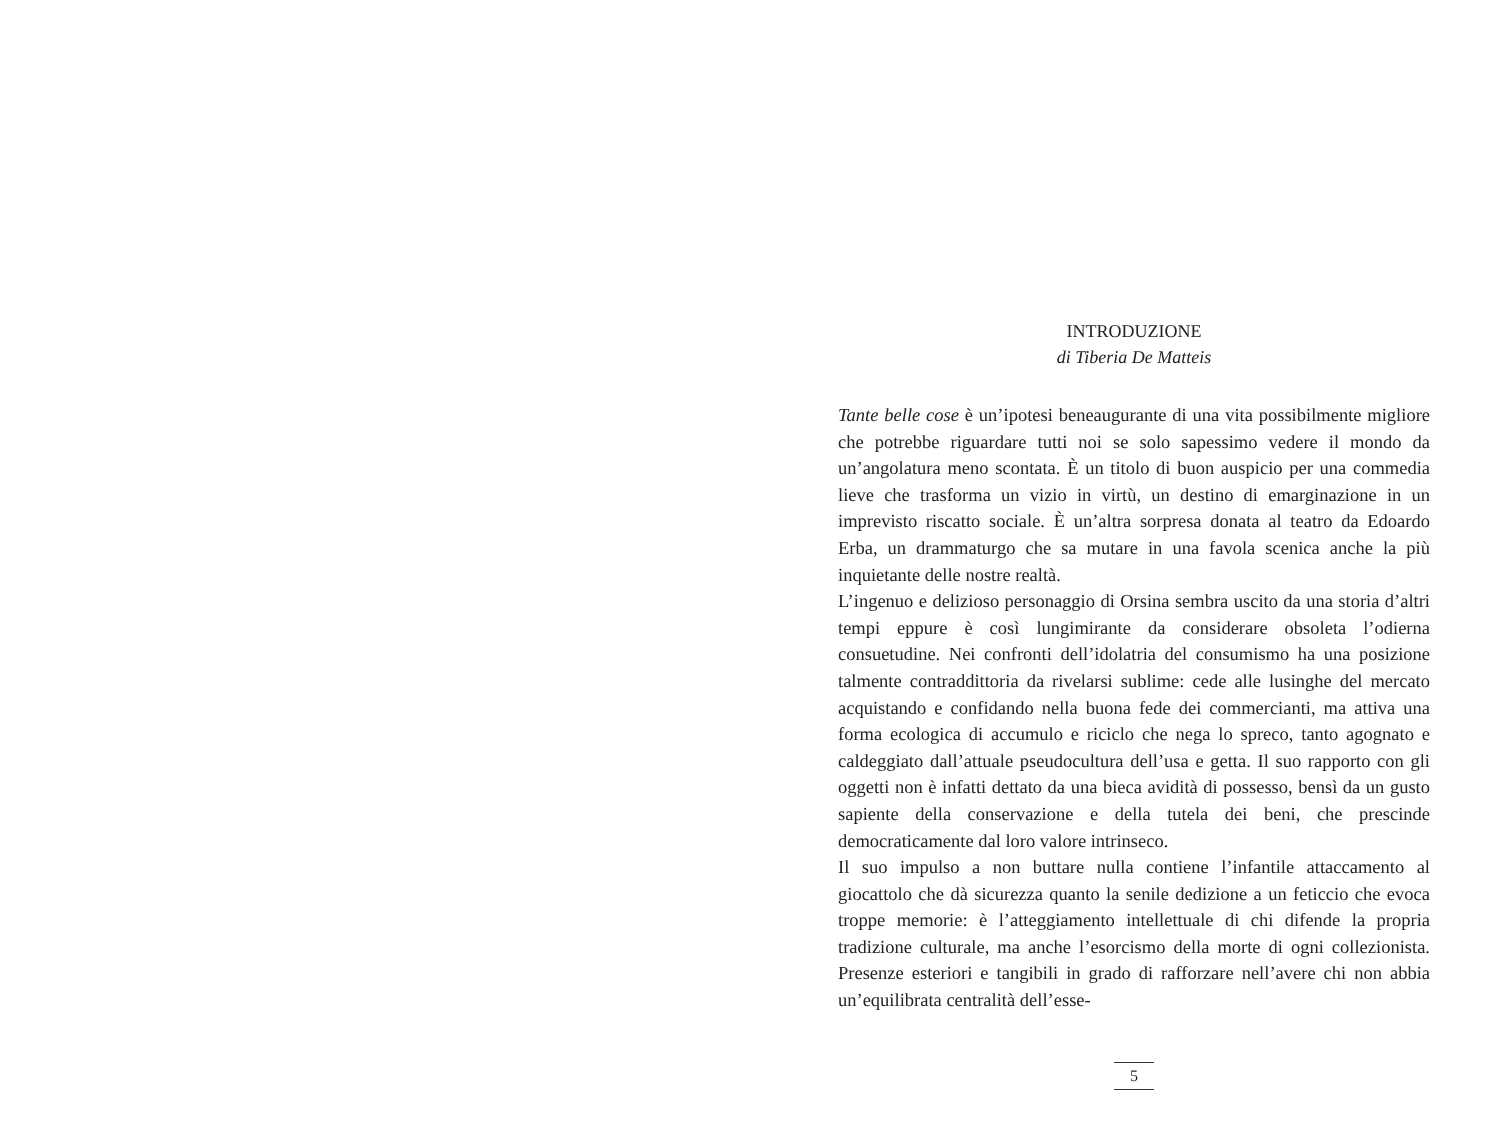INTRODUZIONE
di Tiberia De Matteis
Tante belle cose è un’ipotesi beneaugurante di una vita possibilmente migliore che potrebbe riguardare tutti noi se solo sapessimo vedere il mondo da un’angolatura meno scontata. È un titolo di buon auspicio per una commedia lieve che trasforma un vizio in virtù, un destino di emarginazione in un imprevisto riscatto sociale. È un’altra sorpresa donata al teatro da Edoardo Erba, un drammaturgo che sa mutare in una favola scenica anche la più inquietante delle nostre realtà.
L’ingenuo e delizioso personaggio di Orsina sembra uscito da una storia d’altri tempi eppure è così lungimirante da considerare obsoleta l’odierna consuetudine. Nei confronti dell’idolatria del consumismo ha una posizione talmente contraddittoria da rivelarsi sublime: cede alle lusinghe del mercato acquistando e confidando nella buona fede dei commercianti, ma attiva una forma ecologica di accumulo e riciclo che nega lo spreco, tanto agognato e caldeggiato dall’attuale pseudocultura dell’usa e getta. Il suo rapporto con gli oggetti non è infatti dettato da una bieca avidità di possesso, bensì da un gusto sapiente della conservazione e della tutela dei beni, che prescinde democraticamente dal loro valore intrinseco.
Il suo impulso a non buttare nulla contiene l’infantile attaccamento al giocattolo che dà sicurezza quanto la senile dedizione a un feticcio che evoca troppe memorie: è l’atteggiamento intellettuale di chi difende la propria tradizione culturale, ma anche l’esorcismo della morte di ogni collezionista. Presenze esteriori e tangibili in grado di rafforzare nell’avere chi non abbia un’equilibrata centralità dell’esse-
5